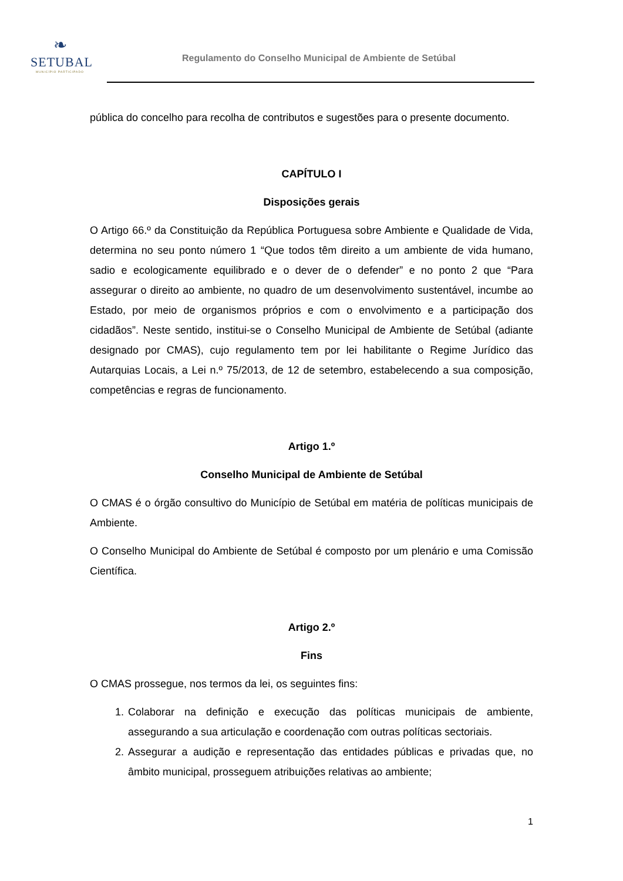❧
SETUBAL
MUNICÍPIO PARTICIPADO
Regulamento do Conselho Municipal de Ambiente de Setúbal
pública do concelho para recolha de contributos e sugestões para o presente documento.
CAPÍTULO I
Disposições gerais
O Artigo 66.º da Constituição da República Portuguesa sobre Ambiente e Qualidade de Vida, determina no seu ponto número 1 “Que todos têm direito a um ambiente de vida humano, sadio e ecologicamente equilibrado e o dever de o defender” e no ponto 2 que “Para assegurar o direito ao ambiente, no quadro de um desenvolvimento sustentável, incumbe ao Estado, por meio de organismos próprios e com o envolvimento e a participação dos cidadãos”. Neste sentido, institui-se o Conselho Municipal de Ambiente de Setúbal (adiante designado por CMAS), cujo regulamento tem por lei habilitante o Regime Jurídico das Autarquias Locais, a Lei n.º 75/2013, de 12 de setembro, estabelecendo a sua composição, competências e regras de funcionamento.
Artigo 1.º
Conselho Municipal de Ambiente de Setúbal
O CMAS é o órgão consultivo do Município de Setúbal em matéria de políticas municipais de Ambiente.
O Conselho Municipal do Ambiente de Setúbal é composto por um plenário e uma Comissão Científica.
Artigo 2.º
Fins
O CMAS prossegue, nos termos da lei, os seguintes fins:
1. Colaborar na definição e execução das políticas municipais de ambiente, assegurando a sua articulação e coordenação com outras políticas sectoriais.
2. Assegurar a audição e representação das entidades públicas e privadas que, no âmbito municipal, prosseguem atribuições relativas ao ambiente;
1